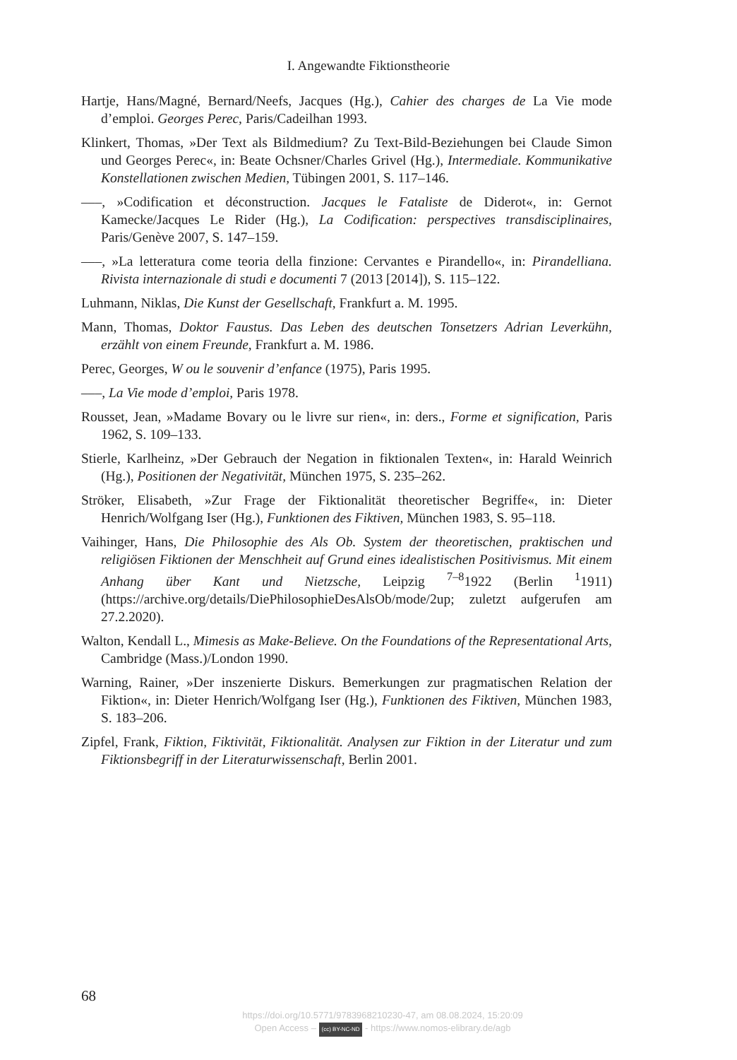I. Angewandte Fiktionstheorie
Hartje, Hans/Magné, Bernard/Neefs, Jacques (Hg.), Cahier des charges de La Vie mode d’emploi. Georges Perec, Paris/Cadeilhan 1993.
Klinkert, Thomas, »Der Text als Bildmedium? Zu Text-Bild-Beziehungen bei Claude Simon und Georges Perec«, in: Beate Ochsner/Charles Grivel (Hg.), Intermediale. Kommunikative Konstellationen zwischen Medien, Tübingen 2001, S. 117–146.
–––, »Codification et déconstruction. Jacques le Fataliste de Diderot«, in: Gernot Kamecke/Jacques Le Rider (Hg.), La Codification: perspectives transdisciplinaires, Paris/Genève 2007, S. 147–159.
–––, »La letteratura come teoria della finzione: Cervantes e Pirandello«, in: Pirandelliana. Rivista internazionale di studi e documenti 7 (2013 [2014]), S. 115–122.
Luhmann, Niklas, Die Kunst der Gesellschaft, Frankfurt a. M. 1995.
Mann, Thomas, Doktor Faustus. Das Leben des deutschen Tonsetzers Adrian Leverkühn, erzählt von einem Freunde, Frankfurt a. M. 1986.
Perec, Georges, W ou le souvenir d’enfance (1975), Paris 1995.
–––, La Vie mode d’emploi, Paris 1978.
Rousset, Jean, »Madame Bovary ou le livre sur rien«, in: ders., Forme et signification, Paris 1962, S. 109–133.
Stierle, Karlheinz, »Der Gebrauch der Negation in fiktionalen Texten«, in: Harald Weinrich (Hg.), Positionen der Negativität, München 1975, S. 235–262.
Ströker, Elisabeth, »Zur Frage der Fiktionalität theoretischer Begriffe«, in: Dieter Henrich/Wolfgang Iser (Hg.), Funktionen des Fiktiven, München 1983, S. 95–118.
Vaihinger, Hans, Die Philosophie des Als Ob. System der theoretischen, praktischen und religiösen Fiktionen der Menschheit auf Grund eines idealistischen Positivismus. Mit einem Anhang über Kant und Nietzsche, Leipzig <sup>7–8</sup>1922 (Berlin <sup>1</sup>1911) (https://archive.org/details/DiePhilosophieDesAlsOb/mode/2up; zuletzt aufgerufen am 27.2.2020).
Walton, Kendall L., Mimesis as Make-Believe. On the Foundations of the Representational Arts, Cambridge (Mass.)/London 1990.
Warning, Rainer, »Der inszenierte Diskurs. Bemerkungen zur pragmatischen Relation der Fiktion«, in: Dieter Henrich/Wolfgang Iser (Hg.), Funktionen des Fiktiven, München 1983, S. 183–206.
Zipfel, Frank, Fiktion, Fiktivität, Fiktionalität. Analysen zur Fiktion in der Literatur und zum Fiktionsbegriff in der Literaturwissenschaft, Berlin 2001.
68
https://doi.org/10.5771/9783968210230-47, am 08.08.2024, 15:20:09
Open Access – (cc) BY-NC-ND - https://www.nomos-elibrary.de/agb